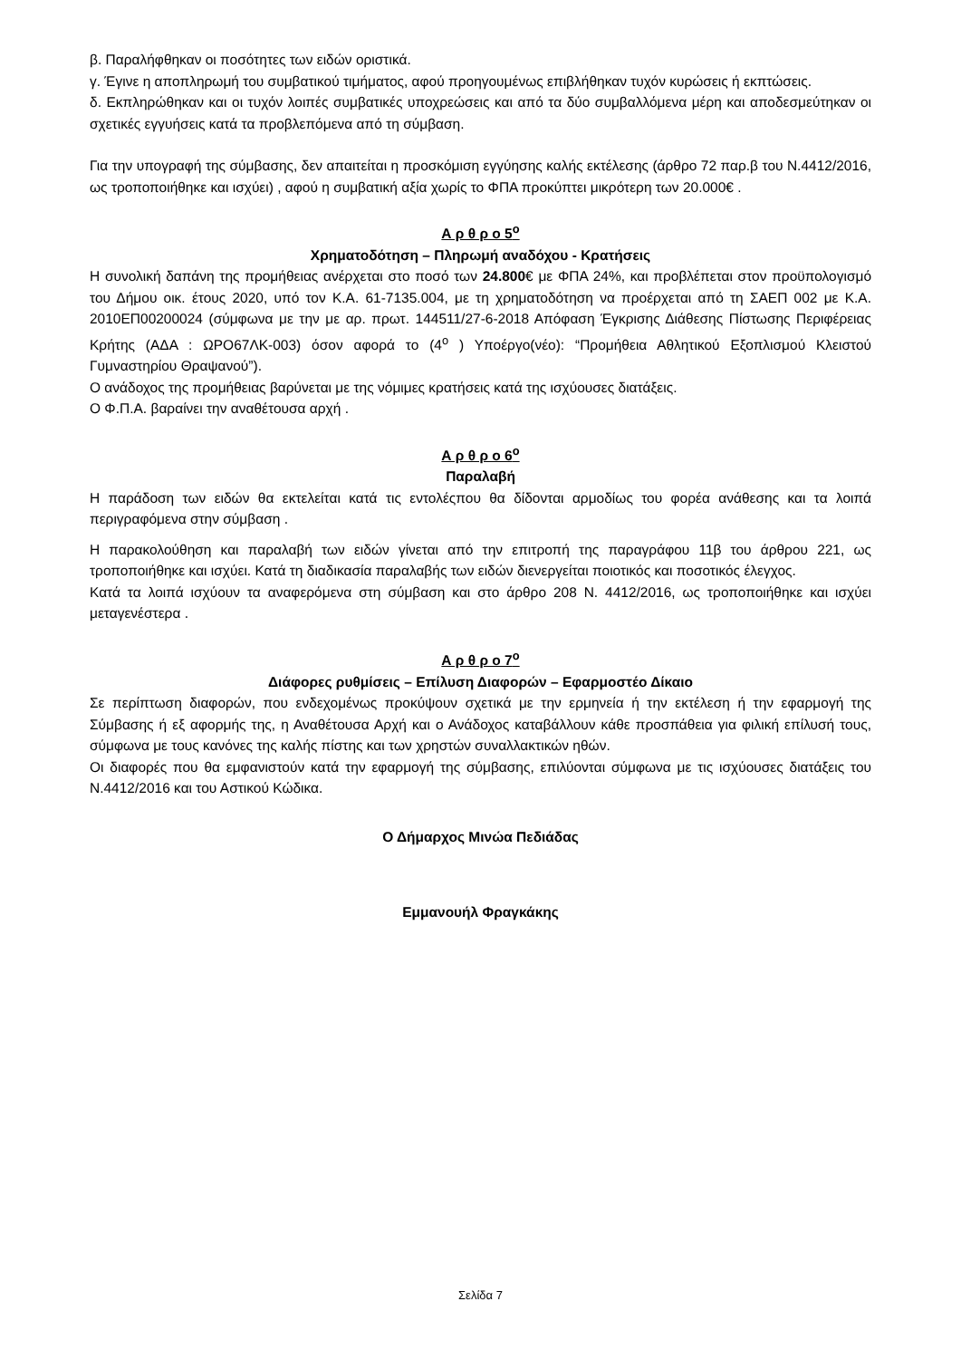β. Παραλήφθηκαν οι ποσότητες των ειδών οριστικά.
γ. Έγινε η αποπληρωμή του συμβατικού τιμήματος, αφού προηγουμένως επιβλήθηκαν τυχόν κυρώσεις ή εκπτώσεις.
δ. Εκπληρώθηκαν και οι τυχόν λοιπές συμβατικές υποχρεώσεις και από τα δύο συμβαλλόμενα μέρη και αποδεσμεύτηκαν οι σχετικές εγγυήσεις κατά τα προβλεπόμενα από τη σύμβαση.
Για την υπογραφή της σύμβασης, δεν απαιτείται η προσκόμιση εγγύησης καλής εκτέλεσης (άρθρο 72 παρ.β του Ν.4412/2016, ως τροποποιήθηκε και ισχύει) , αφού η συμβατική αξία χωρίς το ΦΠΑ προκύπτει μικρότερη των 20.000€ .
Α ρ θ ρ ο 5<sup>ο</sup>
Χρηματοδότηση – Πληρωμή αναδόχου - Κρατήσεις
Η συνολική δαπάνη της προμήθειας ανέρχεται στο ποσό των 24.800€ με ΦΠΑ 24%, και προβλέπεται στον προϋπολογισμό του Δήμου οικ. έτους 2020, υπό τον Κ.Α. 61-7135.004, με τη χρηματοδότηση να προέρχεται από τη ΣΑΕΠ 002 με Κ.Α. 2010ΕΠ00200024 (σύμφωνα με την με αρ. πρωτ. 144511/27-6-2018 Απόφαση Έγκρισης Διάθεσης Πίστωσης Περιφέρειας Κρήτης (ΑΔΑ : ΩΡΟ67ΛΚ-003) όσον αφορά το (4<sup>ο</sup> ) Υποέργο(νέο): “Προμήθεια Αθλητικού Εξοπλισμού Κλειστού Γυμναστηρίου Θραψανού”).
Ο ανάδοχος της προμήθειας βαρύνεται με της νόμιμες κρατήσεις κατά της ισχύουσες διατάξεις.
Ο Φ.Π.Α. βαραίνει την αναθέτουσα αρχή .
Α ρ θ ρ ο 6<sup>ο</sup>
Παραλαβή
Η παράδοση των ειδών θα εκτελείται κατά τις εντολέςπου θα δίδονται αρμοδίως του φορέα ανάθεσης και τα λοιπά περιγραφόμενα στην σύμβαση .
Η παρακολούθηση και παραλαβή των ειδών γίνεται από την επιτροπή της παραγράφου 11β του άρθρου 221, ως τροποποιήθηκε και ισχύει. Κατά τη διαδικασία παραλαβής των ειδών διενεργείται ποιοτικός και ποσοτικός έλεγχος.
Κατά τα λοιπά ισχύουν τα αναφερόμενα στη σύμβαση και στο άρθρο 208 Ν. 4412/2016, ως τροποποιήθηκε και ισχύει μεταγενέστερα .
Α ρ θ ρ ο 7<sup>ο</sup>
Διάφορες ρυθμίσεις – Επίλυση Διαφορών – Εφαρμοστέο Δίκαιο
Σε περίπτωση διαφορών, που ενδεχομένως προκύψουν σχετικά με την ερμηνεία ή την εκτέλεση ή την εφαρμογή της Σύμβασης ή εξ αφορμής της, η Αναθέτουσα Αρχή και ο Ανάδοχος καταβάλλουν κάθε προσπάθεια για φιλική επίλυσή τους, σύμφωνα με τους κανόνες της καλής πίστης και των χρηστών συναλλακτικών ηθών.
Οι διαφορές που θα εμφανιστούν κατά την εφαρμογή της σύμβασης, επιλύονται σύμφωνα με τις ισχύουσες διατάξεις του Ν.4412/2016 και του Αστικού Κώδικα.
Ο Δήμαρχος Μινώα Πεδιάδας
Εμμανουήλ Φραγκάκης
Σελίδα 7